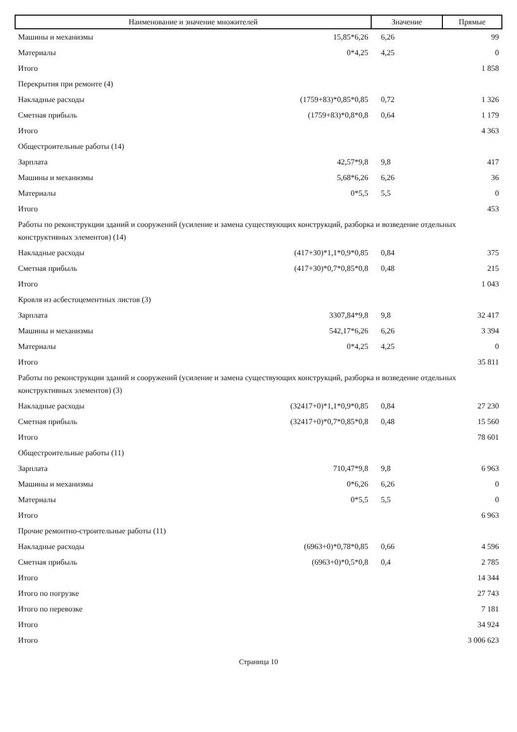| Наименование и значение множителей | | Значение | Прямые |
| --- | --- | --- | --- |
| Машины и механизмы | 15,85*6,26 | 6,26 | 99 |
| Материалы | 0*4,25 | 4,25 | 0 |
| Итого | | | 1 858 |
| Перекрытия при ремонте (4) | | | |
| Накладные расходы | (1759+83)*0,85*0,85 | 0,72 | 1 326 |
| Сметная прибыль | (1759+83)*0,8*0,8 | 0,64 | 1 179 |
| Итого | | | 4 363 |
| Общестроительные работы (14) | | | |
| Зарплата | 42,57*9,8 | 9,8 | 417 |
| Машины и механизмы | 5,68*6,26 | 6,26 | 36 |
| Материалы | 0*5,5 | 5,5 | 0 |
| Итого | | | 453 |
| Работы по реконструкции зданий и сооружений (усиление и замена существующих конструкций, разборка и возведение отдельных конструктивных элементов) (14) | | | |
| Накладные расходы | (417+30)*1,1*0,9*0,85 | 0,84 | 375 |
| Сметная прибыль | (417+30)*0,7*0,85*0,8 | 0,48 | 215 |
| Итого | | | 1 043 |
| Кровля из асбестоцементных листов (3) | | | |
| Зарплата | 3307,84*9,8 | 9,8 | 32 417 |
| Машины и механизмы | 542,17*6,26 | 6,26 | 3 394 |
| Материалы | 0*4,25 | 4,25 | 0 |
| Итого | | | 35 811 |
| Работы по реконструкции зданий и сооружений (усиление и замена существующих конструкций, разборка и возведение отдельных конструктивных элементов) (3) | | | |
| Накладные расходы | (32417+0)*1,1*0,9*0,85 | 0,84 | 27 230 |
| Сметная прибыль | (32417+0)*0,7*0,85*0,8 | 0,48 | 15 560 |
| Итого | | | 78 601 |
| Общестроительные работы (11) | | | |
| Зарплата | 710,47*9,8 | 9,8 | 6 963 |
| Машины и механизмы | 0*6,26 | 6,26 | 0 |
| Материалы | 0*5,5 | 5,5 | 0 |
| Итого | | | 6 963 |
| Прочие ремонтно-строительные работы (11) | | | |
| Накладные расходы | (6963+0)*0,78*0,85 | 0,66 | 4 596 |
| Сметная прибыль | (6963+0)*0,5*0,8 | 0,4 | 2 785 |
| Итого | | | 14 344 |
| Итого по погрузке | | | 27 743 |
| Итого по перевозке | | | 7 181 |
| Итого | | | 34 924 |
| Итого | | | 3 006 623 |
Страница 10